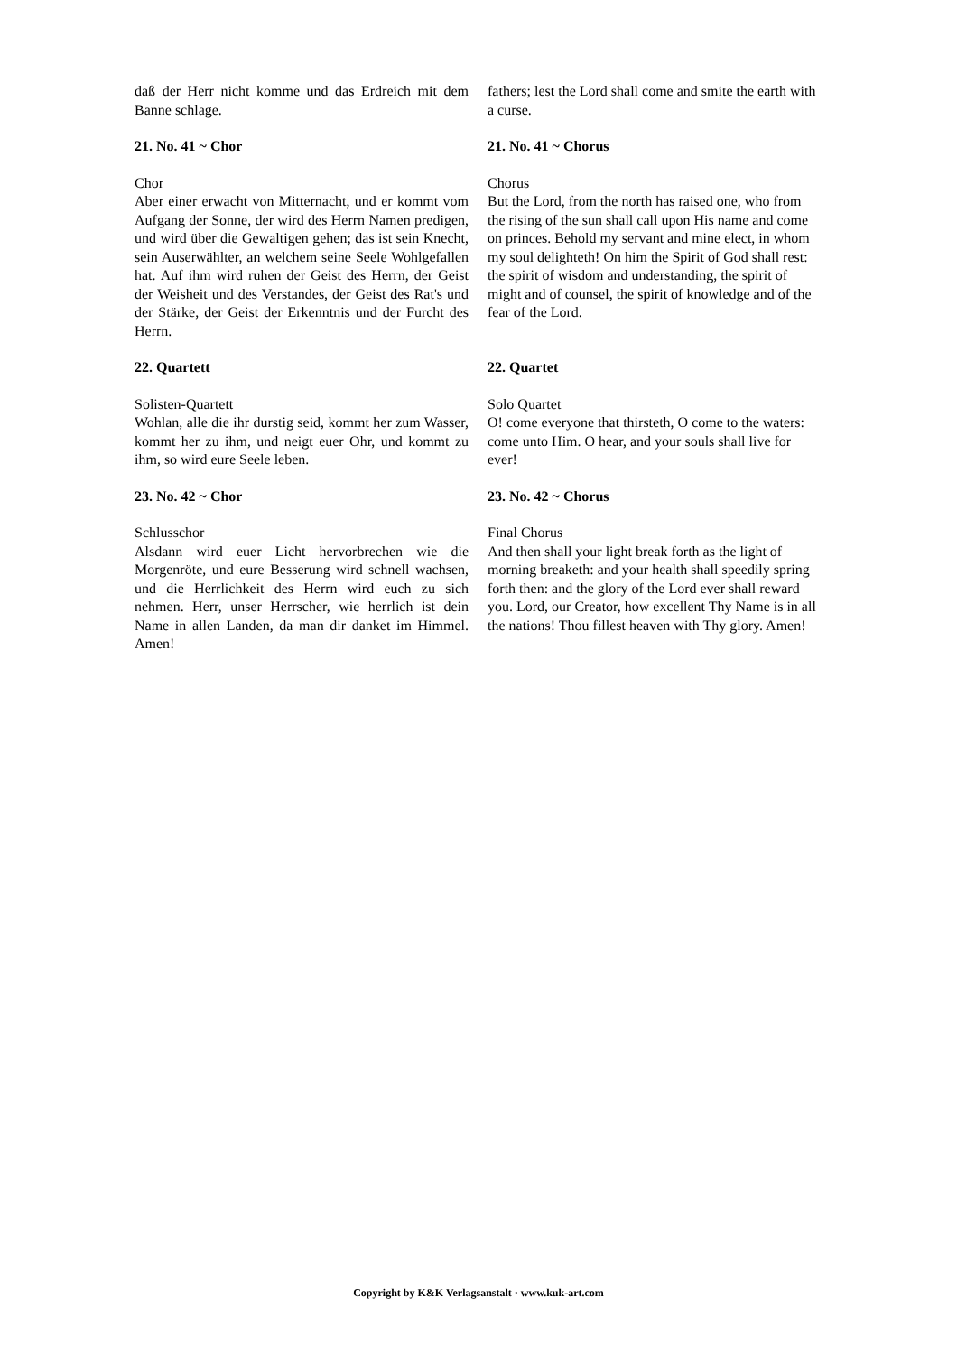daß der Herr nicht komme und das Erdreich mit dem Banne schlage.
fathers; lest the Lord shall come and smite the earth with a curse.
21. No. 41 ~ Chor 21. No. 41 ~ Chorus
Chor
Aber einer erwacht von Mitternacht, und er kommt vom Aufgang der Sonne, der wird des Herrn Namen predigen, und wird über die Gewaltigen gehen; das ist sein Knecht, sein Auserwählter, an welchem seine Seele Wohlgefallen hat. Auf ihm wird ruhen der Geist des Herrn, der Geist der Weisheit und des Verstandes, der Geist des Rat's und der Stärke, der Geist der Erkenntnis und der Furcht des Herrn.
Chorus
But the Lord, from the north has raised one, who from the rising of the sun shall call upon His name and come on princes. Behold my servant and mine elect, in whom my soul delighteth! On him the Spirit of God shall rest: the spirit of wisdom and understanding, the spirit of might and of counsel, the spirit of knowledge and of the fear of the Lord.
22. Quartett 22. Quartet
Solisten-Quartett
Wohlan, alle die ihr durstig seid, kommt her zum Wasser, kommt her zu ihm, und neigt euer Ohr, und kommt zu ihm, so wird eure Seele leben.
Solo Quartet
O! come everyone that thirsteth, O come to the waters: come unto Him. O hear, and your souls shall live for ever!
23. No. 42 ~ Chor 23. No. 42 ~ Chorus
Schlusschor
Alsdann wird euer Licht hervorbrechen wie die Morgenröte, und eure Besserung wird schnell wachsen, und die Herrlichkeit des Herrn wird euch zu sich nehmen. Herr, unser Herrscher, wie herrlich ist dein Name in allen Landen, da man dir danket im Himmel. Amen!
Final Chorus
And then shall your light break forth as the light of morning breaketh: and your health shall speedily spring forth then: and the glory of the Lord ever shall reward you. Lord, our Creator, how excellent Thy Name is in all the nations! Thou fillest heaven with Thy glory. Amen!
Copyright by K&K Verlagsanstalt · www.kuk-art.com